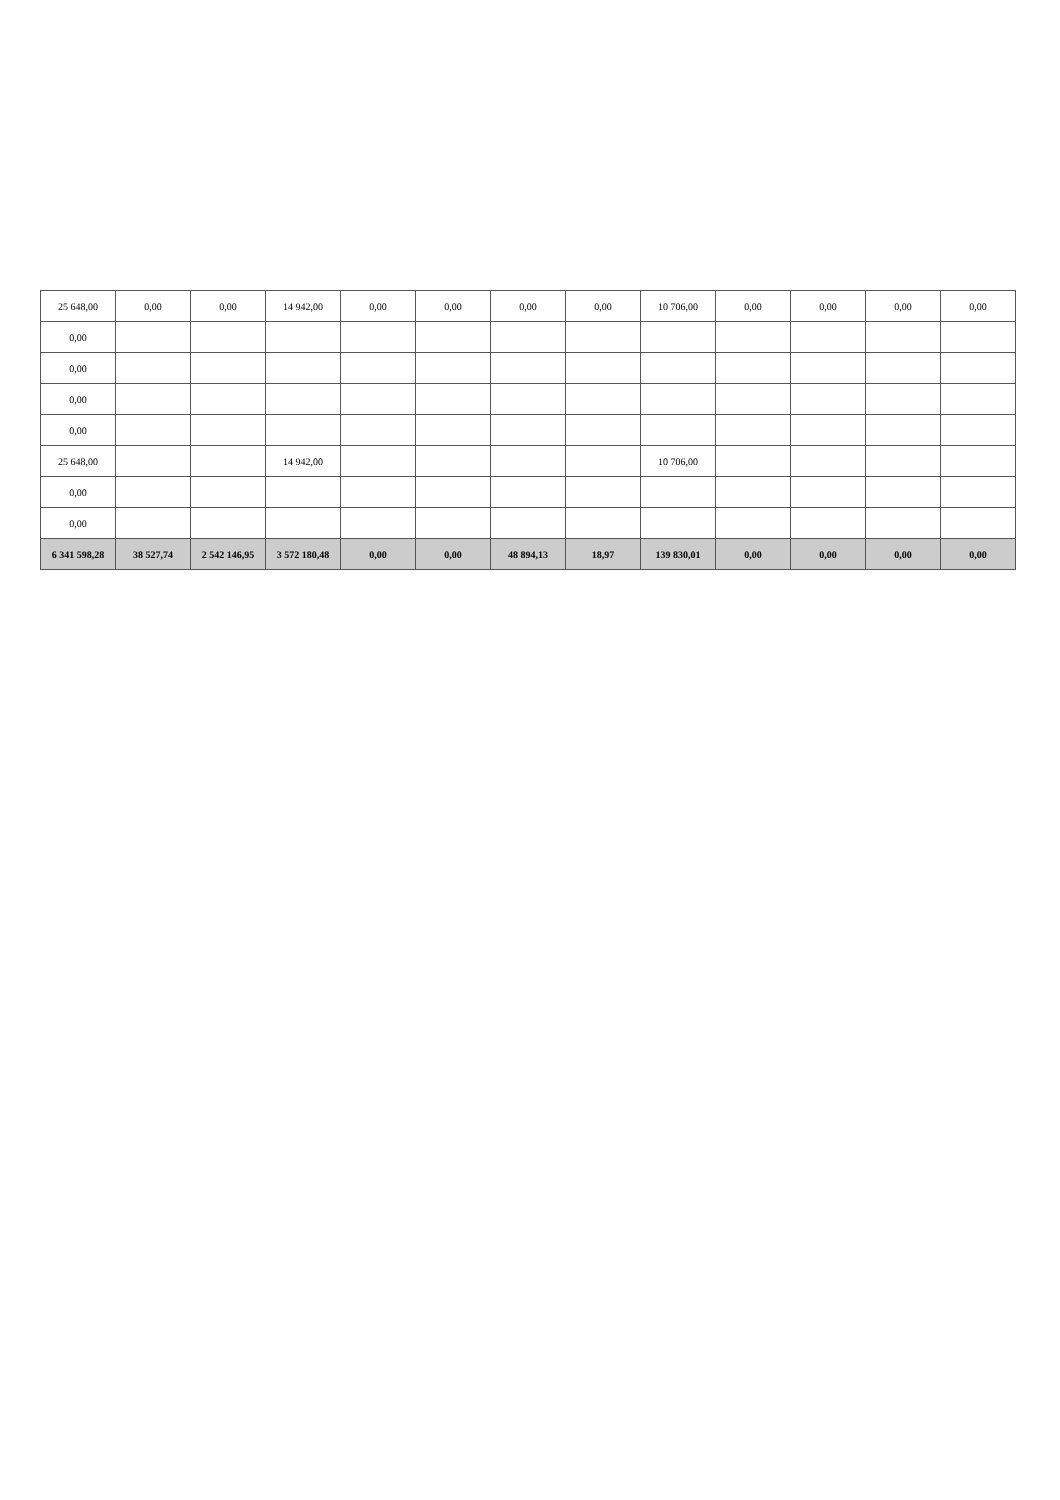| 25 648,00 | 0,00 | 0,00 | 14 942,00 | 0,00 | 0,00 | 0,00 | 0,00 | 10 706,00 | 0,00 | 0,00 | 0,00 | 0,00 |
| 0,00 | | | | | | | | | | | | |
| 0,00 | | | | | | | | | | | | |
| 0,00 | | | | | | | | | | | | |
| 0,00 | | | | | | | | | | | | |
| 25 648,00 | | | 14 942,00 | | | | | 10 706,00 | | | | |
| 0,00 | | | | | | | | | | | | |
| 0,00 | | | | | | | | | | | | |
| 6 341 598,28 | 38 527,74 | 2 542 146,95 | 3 572 180,48 | 0,00 | 0,00 | 48 894,13 | 18,97 | 139 830,01 | 0,00 | 0,00 | 0,00 | 0,00 |